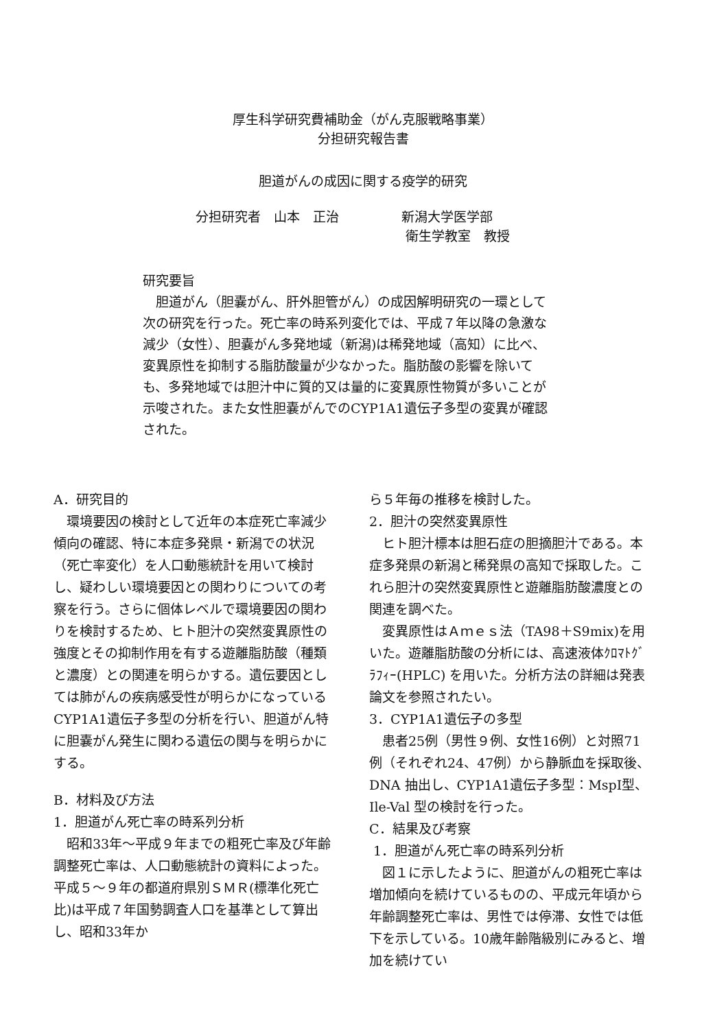厚生科学研究費補助金（がん克服戦略事業）
分担研究報告書
胆道がんの成因に関する疫学的研究
分担研究者　山本　正治 新潟大学医学部
衛生学教室　教授
研究要旨
　胆道がん（胆嚢がん、肝外胆管がん）の成因解明研究の一環として次の研究を行った。死亡率の時系列変化では、平成７年以降の急激な減少（女性）、胆嚢がん多発地域（新潟)は稀発地域（高知）に比べ、変異原性を抑制する脂肪酸量が少なかった。脂肪酸の影響を除いても、多発地域では胆汁中に質的又は量的に変異原性物質が多いことが示唆された。また女性胆嚢がんでのCYP1A1遺伝子多型の変異が確認された。
A．研究目的
　環境要因の検討として近年の本症死亡率減少傾向の確認、特に本症多発県・新潟での状況（死亡率変化）を人口動態統計を用いて検討し、疑わしい環境要因との関わりについての考察を行う。さらに個体レベルで環境要因の関わりを検討するため、ヒト胆汁の突然変異原性の強度とその抑制作用を有する遊離脂肪酸（種類と濃度）との関連を明らかする。遺伝要因としては肺がんの疾病感受性が明らかになっているCYP1A1遺伝子多型の分析を行い、胆道がん特に胆嚢がん発生に関わる遺伝の関与を明らかにする。
B．材料及び方法
1．胆道がん死亡率の時系列分析
　昭和33年〜平成９年までの粗死亡率及び年齢調整死亡率は、人口動態統計の資料によった。平成５〜９年の都道府県別ＳＭＲ(標準化死亡比)は平成７年国勢調査人口を基準として算出し、昭和33年か
ら５年毎の推移を検討した。
2．胆汁の突然変異原性
　ヒト胆汁標本は胆石症の胆摘胆汁である。本症多発県の新潟と稀発県の高知で採取した。これら胆汁の突然変異原性と遊離脂肪酸濃度との関連を調べた。
　変異原性はＡｍｅｓ法（TA98＋S9mix)を用いた。遊離脂肪酸の分析には、高速液体ｸﾛﾏﾄｸﾞﾗﾌｨｰ(HPLC) を用いた。分析方法の詳細は発表論文を参照されたい。
3．CYP1A1遺伝子の多型
　患者25例（男性９例、女性16例）と対照71例（それぞれ24、47例）から静脈血を採取後、DNA 抽出し、CYP1A1遺伝子多型：MspI型、Ile-Val 型の検討を行った。
C．結果及び考察
1．胆道がん死亡率の時系列分析
　図１に示したように、胆道がんの粗死亡率は増加傾向を続けているものの、平成元年頃から年齢調整死亡率は、男性では停滞、女性では低下を示している。10歳年齢階級別にみると、増加を続けてい